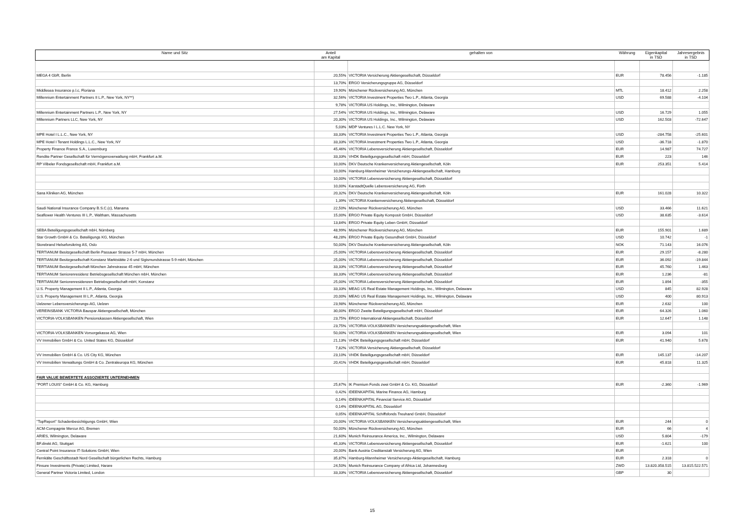| Name und Sitz | Anteil am Kapital | gehalten von | Währung | Eigenkapital in TSD | Jahresergebnis in TSD |
| --- | --- | --- | --- | --- | --- |
| MEGA 4 GbR, Berlin | 20,55% | VICTORIA Versicherung Aktiengesellschaft, Düsseldorf | EUR | 78.456 | -1.185 |
| | 13,70% | ERGO Versicherungsgruppe AG, Düsseldorf | | | |
| Middlesea Insurance p.l.c, Floriana | 19,90% | Münchener Rückversicherung AG, München | MTL | 18.412 | 2.258 |
| Millennium Entertainment Partners II L.P., New York, NY**) | 32,56% | VICTORIA Investment Properties Two L.P., Atlanta, Georgia | USD | 69.588 | -4.104 |
| | 9,78% | VICTORIA US Holdings, Inc., Wilmington, Delaware | | | |
| Millennium Entertainment Partners L.P., New York, NY | 27,54% | VICTORIA US Holdings, Inc., Wilmington, Delaware | USD | 16.729 | 1.055 |
| Millennium Partners LLC, New York, NY | 20,30% | VICTORIA US Holdings, Inc., Wilmington, Delaware | USD | 162.503 | -72.647 |
| | 5,03% | MDP Ventures I L.L.C. New York, NY | | | |
| MPE Hotel I L.L.C., New York, NY | 33,33% | VICTORIA Investment Properties Two L.P., Atlanta, Georgia | USD | -284.758 | -25.601 |
| MPE Hotel I Tenant Holdings L.L.C., New York, NY | 33,33% | VICTORIA Investment Properties Two L.P., Atlanta, Georgia | USD | -36.718 | -1.870 |
| Property Finance France S.A., Luxemburg | 45,46% | VICTORIA Lebensversicherung Aktiengesellschaft, Düsseldorf | EUR | 14.987 | 74.727 |
| Rendite Partner Gesellschaft für Vermögensverwaltung mbH, Frankfurt a.M. | 33,33% | VHDK Beteiligungsgesellschaft mbH, Düsseldorf | EUR | 223 | 146 |
| RP Vilbeler Fondsgesellschaft mbH, Frankfurt a.M. | 10,00% | DKV Deutsche Krankenversicherung Aktiengesellschaft, Köln | EUR | 253.351 | 5.414 |
| | 10,00% | Hamburg-Mannheimer Versicherungs-Aktiengesellschaft, Hamburg | | | |
| | 10,00% | VICTORIA Lebensversicherung Aktiengesellschaft, Düsseldorf | | | |
| | 10,00% | KarstadtQuelle Lebensversicherung AG, Fürth | | | |
| Sana Kliniken AG, München | 20,32% | DKV Deutsche Krankenversicherung Aktiengesellschaft, Köln | EUR | 161.028 | 10.322 |
| | 1,39% | VICTORIA Krankenversicherung Aktiengesellschaft, Düsseldorf | | | |
| Saudi National Insurance Company B.S.C.(c), Manama | 22,50% | Münchener Rückversicherung AG, München | USD | 33.466 | 11.621 |
| Seaflower Health Ventures III L.P., Waltham, Massachusetts | 15,00% | ERGO Private Equity Komposit GmbH, Düsseldorf | USD | 38.635 | -3.614 |
| | 13,84% | ERGO Private Equity Leben GmbH, Düsseldorf | | | |
| SEBA Beteiligungsgesellschaft mbH, Nürnberg | 48,99% | Münchener Rückversicherung AG, München | EUR | 155.901 | 1.689 |
| Star Growth GmbH & Co. Beteiligungs KG, München | 48,28% | ERGO Private Equity Gesundheit GmbH, Düsseldorf | USD | 10.742 | -1 |
| Storebrand Helseforsikring AS, Oslo | 50,00% | DKV Deutsche Krankenversicherung Aktiengesellschaft, Köln | NOK | 71.143 | 16.076 |
| TERTIANUM Besitzgesellschaft Berlin Passauer Strasse 5-7 mbH, München | 25,00% | VICTORIA Lebensversicherung Aktiengesellschaft, Düsseldorf | EUR | 29.157 | -8.280 |
| TERTIANUM Besitzgesellschaft Konstanz Marktstätte 2-6 und Sigismundstrasse 5-9 mbH, München | 25,00% | VICTORIA Lebensversicherung Aktiengesellschaft, Düsseldorf | EUR | 36.092 | -19.844 |
| TERTIANUM Besitzgesellschaft München Jahnstrasse 45 mbH, München | 33,33% | VICTORIA Lebensversicherung Aktiengesellschaft, Düsseldorf | EUR | 45.760 | 1.463 |
| TERTIANUM Seniorenresidenz Betriebsgesellschaft München mbH, München | 33,33% | VICTORIA Lebensversicherung Aktiengesellschaft, Düsseldorf | EUR | 1.236 | -81 |
| TERTIANUM Seniorenresidenzen Betriebsgesellschaft mbH, Konstanz | 25,00% | VICTORIA Lebensversicherung Aktiengesellschaft, Düsseldorf | EUR | 1.894 | -355 |
| U.S. Property Management II L.P., Atlanta, Georgia | 33,33% | MEAG US Real Estate Management Holdings, Inc., Wilmington, Delaware | USD | 845 | 82.928 |
| U.S. Property Management III L.P., Atlanta, Georgia | 20,00% | MEAG US Real Estate Management Holdings, Inc., Wilmington, Delaware | USD | 400 | 80.913 |
| Uelzener Lebensversicherungs-AG, Uelzen | 23,98% | Münchener Rückversicherung AG, München | EUR | 2.632 | 100 |
| VEREINSBANK VICTORIA Bauspar Aktiengesellschaft, München | 30,00% | ERGO Zweite Beteiligungsgesellschaft mbH, Düsseldorf | EUR | 64.326 | 1.060 |
| VICTORIA-VOLKSBANKEN Pensionskassen Aktiengesellschaft, Wien | 23,75% | ERGO International Aktiengesellschaft, Düsseldorf | EUR | 12.647 | 1.148 |
| | 23,75% | VICTORIA-VOLKSBANKEN Versicherungsaktiengesellschaft, Wien | | | |
| VICTORIA-VOLKSBANKEN Vorsorgekasse AG, Wien | 50,00% | VICTORIA-VOLKSBANKEN Versicherungsaktiengesellschaft, Wien | EUR | 3.094 | 101 |
| VV Immobilien GmbH & Co. United States KG, Düsseldorf | 21,13% | VHDK Beteiligungsgesellschaft mbH, Düsseldorf | EUR | 41.940 | 5.678 |
| | 7,82% | VICTORIA Versicherung Aktiengesellschaft, Düsseldorf | | | |
| VV Immobilien GmbH & Co. US City KG, München | 23,10% | VHDK Beteiligungsgesellschaft mbH, Düsseldorf | EUR | 145.137 | -14.207 |
| VV Immobilien Verwaltungs GmbH & Co. Zentraleuropa KG, München | 20,41% | VHDK Beteiligungsgesellschaft mbH, Düsseldorf | EUR | 45.818 | 11.325 |
| FAIR VALUE BEWERTETE ASSOZIIERTE UNTERNEHMEN | | | | | |
| "PORT LOUIS" GmbH & Co. KG, Hamburg | 25,67% | IK Premium Fonds zwei GmbH & Co. KG, Düsseldorf | EUR | -2.360 | -1.969 |
| | 0,42% | IDEENKAPITAL Marine Finance AG, Hamburg | | | |
| | 0,14% | IDEENKAPITAL Financial Service AG, Düsseldorf | | | |
| | 0,14% | IDEENKAPITAL AG, Düsseldorf | | | |
| | 0,05% | IDEENKAPITAL Schiffsfonds Treuhand GmbH, Düsseldorf | | | |
| "TopReport" Schadenbesichtigungs GmbH, Wien | 20,00% | VICTORIA-VOLKSBANKEN Versicherungsaktiengesellschaft, Wien | EUR | 244 | 0 |
| ACM-Compagnie Mercur AG, Bremen | 50,00% | Münchener Rückversicherung AG, München | EUR | 66 | 4 |
| ARIES, Wilmington, Delaware | 21,60% | Munich Reinsurance America, Inc., Wilmington, Delaware | USD | 5.804 | -179 |
| BF.direkt AG, Stuttgart | 45,33% | VICTORIA Lebensversicherung Aktiengesellschaft, Düsseldorf | EUR | -1.621 | 100 |
| Central Point Insurance IT-Solutions GmbH, Wien | 20,00% | Bank Austria Creditanstalt Versicherung AG, Wien | EUR | | |
| Fernkälte Geschäftsstadt Nord Gesellschaft bürgerlichen Rechts, Hamburg | 35,87% | Hamburg-Mannheimer Versicherungs-Aktiengesellschaft, Hamburg | EUR | 2.318 | 0 |
| Finsure Investments (Private) Limited, Harare | 24,50% | Munich Reinsurance Company of Africa Ltd, Johannesburg | ZWD | 13.820.358.515 | 13.815.522.571 |
| General Partner Victoria Limited, London | 33,33% | VICTORIA Lebensversicherung Aktiengesellschaft, Düsseldorf | GBP | 30 | |
15